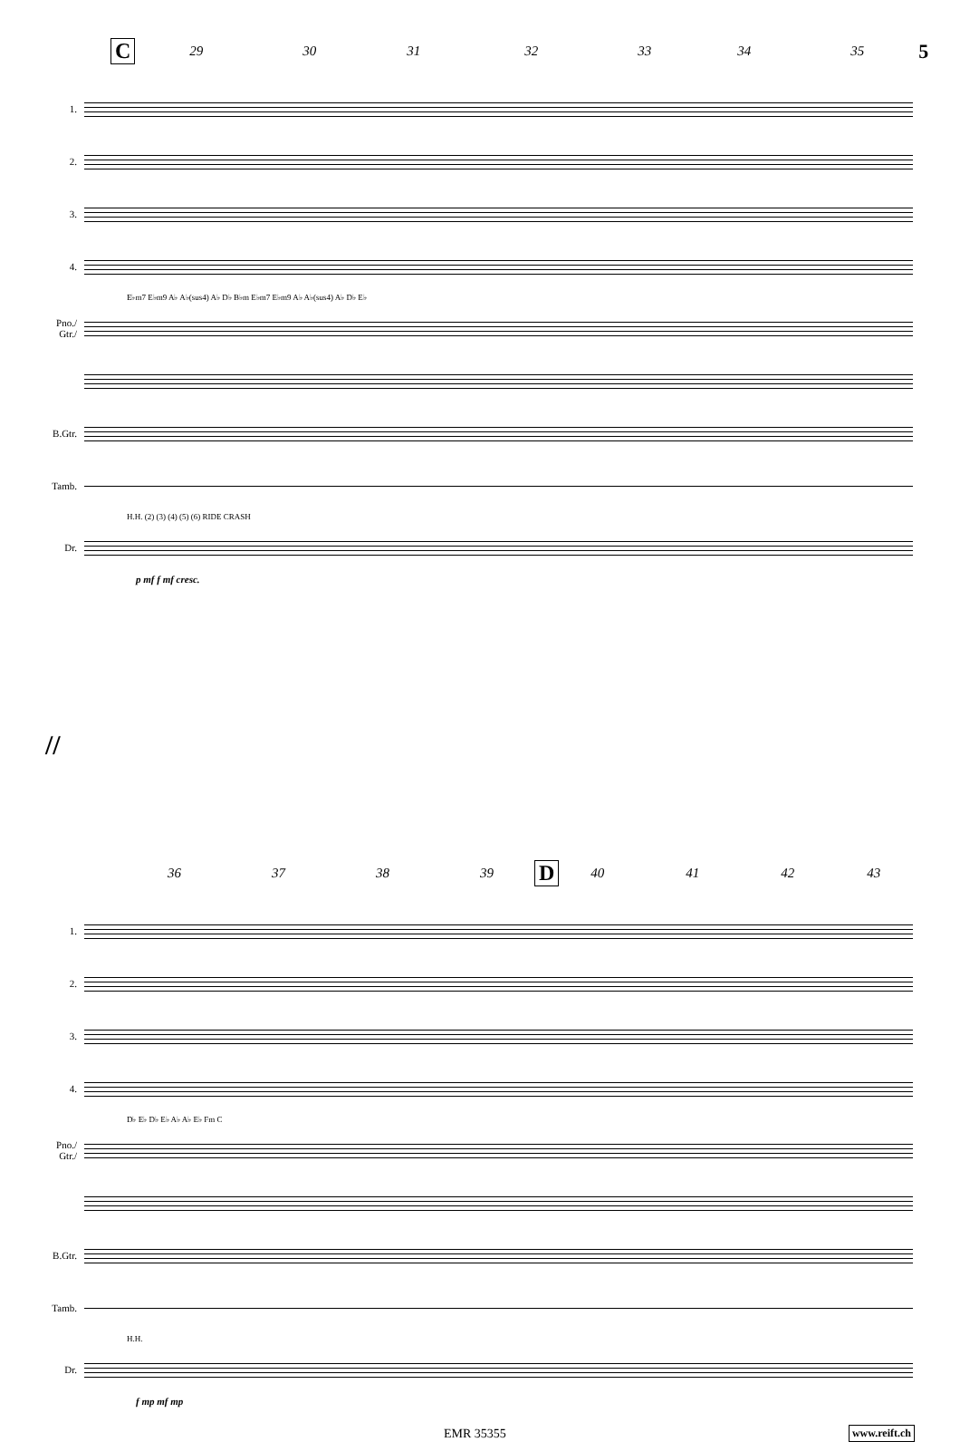C 29 30 31 32 33 34 35 5
1.
2.
3.
4.
E♭m7 E♭m9 A♭ A♭(sus4) A♭ D♭ B♭m E♭m7 E♭m9 A♭ A♭(sus4) A♭ D♭ E♭
Pno./
Gtr./
B.Gtr.
Tamb.
H.H. (2) (3) (4) (5) (6) RIDE CRASH
Dr.
p mf f mf cresc.
//
36 37 38 39 D 40 41 42 43
1.
2.
3.
4.
D♭ E♭ D♭ E♭ A♭ A♭ E♭ Fm C
Pno./
Gtr./
B.Gtr.
Tamb.
H.H.
Dr.
f mp mf mp
EMR 35355 www.reift.ch